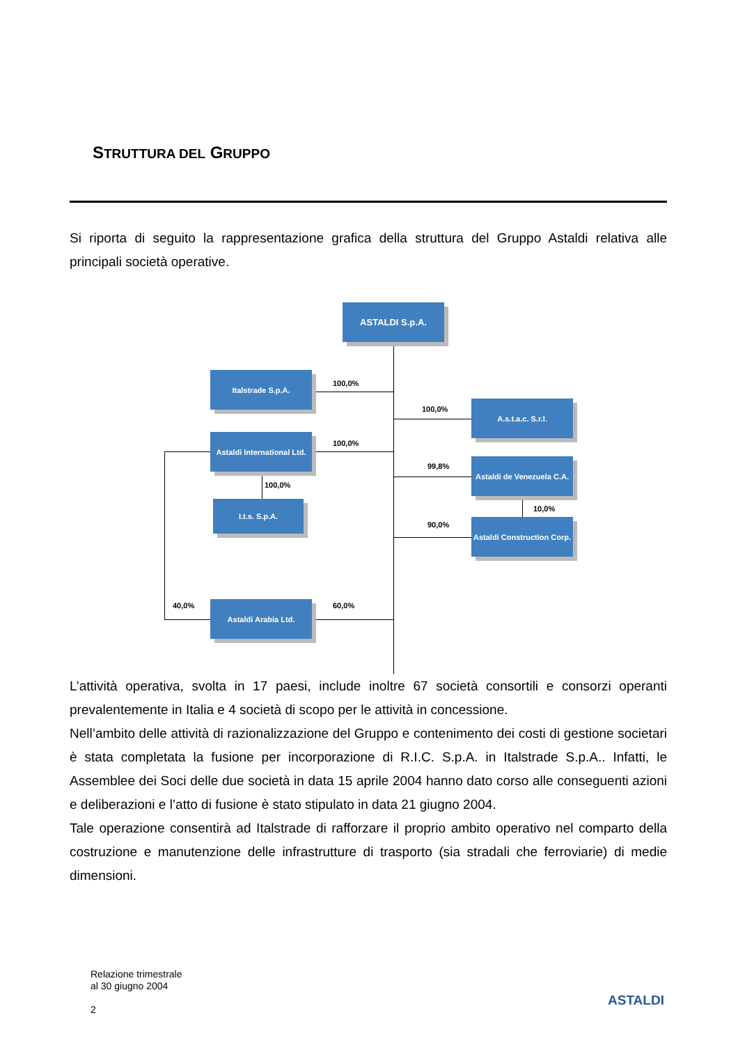STRUTTURA DEL GRUPPO
Si riporta di seguito la rappresentazione grafica della struttura del Gruppo Astaldi relativa alle principali società operative.
ASTALDI S.p.A.
Italstrade S.p.A.
Astaldi International Ltd.
I.t.s. S.p.A.
Astaldi Arabia Ltd.
A.s.t.a.c. S.r.l.
Astaldi de Venezuela C.A.
Astaldi Construction Corp.
100,0%
100,0%
100,0%
100,0%
99,8%
10,0%
90,0%
40,0% 60,0%
L’attività operativa, svolta in 17 paesi, include inoltre 67 società consortili e consorzi operanti prevalentemente in Italia e 4 società di scopo per le attività in concessione.
Nell’ambito delle attività di razionalizzazione del Gruppo e contenimento dei costi di gestione societari è stata completata la fusione per incorporazione di R.I.C. S.p.A. in Italstrade S.p.A.. Infatti, le Assemblee dei Soci delle due società in data 15 aprile 2004 hanno dato corso alle conseguenti azioni e deliberazioni e l’atto di fusione è stato stipulato in data 21 giugno 2004.
Tale operazione consentirà ad Italstrade di rafforzare il proprio ambito operativo nel comparto della costruzione e manutenzione delle infrastrutture di trasporto (sia stradali che ferroviarie) di medie dimensioni.
Relazione trimestrale
al 30 giugno 2004
2
ASTALDI